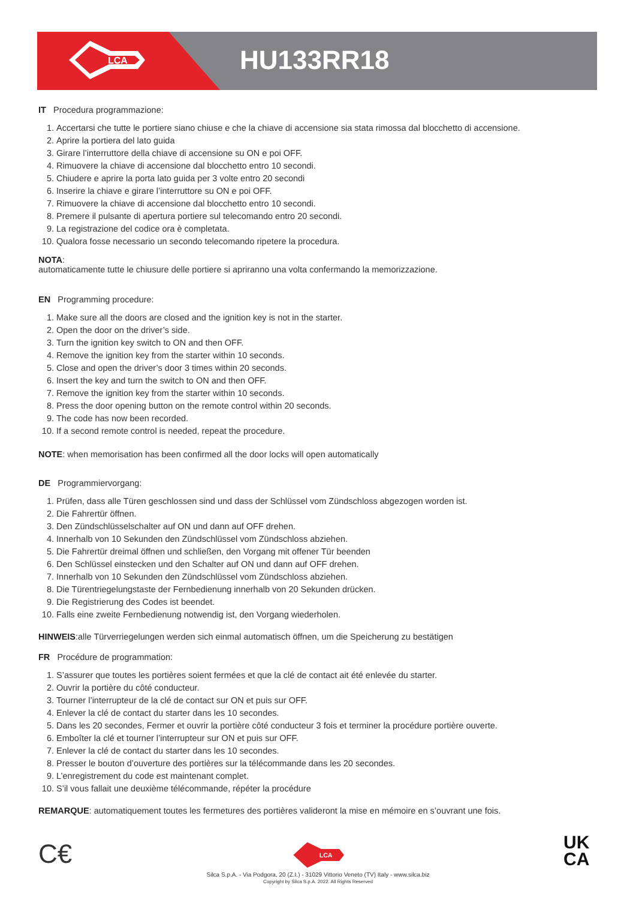LCA
HU133RR18
IT Procedura programmazione:
1. Accertarsi che tutte le portiere siano chiuse e che la chiave di accensione sia stata rimossa dal blocchetto di accensione.
2. Aprire la portiera del lato guida
3. Girare l’interruttore della chiave di accensione su ON e poi OFF.
4. Rimuovere la chiave di accensione dal blocchetto entro 10 secondi.
5. Chiudere e aprire la porta lato guida per 3 volte entro 20 secondi
6. Inserire la chiave e girare l’interruttore su ON e poi OFF.
7. Rimuovere la chiave di accensione dal blocchetto entro 10 secondi.
8. Premere il pulsante di apertura portiere sul telecomando entro 20 secondi.
9. La registrazione del codice ora è completata.
10. Qualora fosse necessario un secondo telecomando ripetere la procedura.
NOTA:
automaticamente tutte le chiusure delle portiere si apriranno una volta confermando la memorizzazione.
EN Programming procedure:
1. Make sure all the doors are closed and the ignition key is not in the starter.
2. Open the door on the driver’s side.
3. Turn the ignition key switch to ON and then OFF.
4. Remove the ignition key from the starter within 10 seconds.
5. Close and open the driver’s door 3 times within 20 seconds.
6. Insert the key and turn the switch to ON and then OFF.
7. Remove the ignition key from the starter within 10 seconds.
8. Press the door opening button on the remote control within 20 seconds.
9. The code has now been recorded.
10. If a second remote control is needed, repeat the procedure.
NOTE: when memorisation has been confirmed all the door locks will open automatically
DE Programmiervorgang:
1. Prüfen, dass alle Türen geschlossen sind und dass der Schlüssel vom Zündschloss abgezogen worden ist.
2. Die Fahrertür öffnen.
3. Den Zündschlüsselschalter auf ON und dann auf OFF drehen.
4. Innerhalb von 10 Sekunden den Zündschlüssel vom Zündschloss abziehen.
5. Die Fahrertür dreimal öffnen und schließen, den Vorgang mit offener Tür beenden
6. Den Schlüssel einstecken und den Schalter auf ON und dann auf OFF drehen.
7. Innerhalb von 10 Sekunden den Zündschlüssel vom Zündschloss abziehen.
8. Die Türentriegelungstaste der Fernbedienung innerhalb von 20 Sekunden drücken.
9. Die Registrierung des Codes ist beendet.
10. Falls eine zweite Fernbedienung notwendig ist, den Vorgang wiederholen.
HINWEIS:alle Türverriegelungen werden sich einmal automatisch öffnen, um die Speicherung zu bestätigen
FR Procédure de programmation:
1. S’assurer que toutes les portières soient fermées et que la clé de contact ait été enlevée du starter.
2. Ouvrir la portière du côté conducteur.
3. Tourner l’interrupteur de la clé de contact sur ON et puis sur OFF.
4. Enlever la clé de contact du starter dans les 10 secondes.
5. Dans les 20 secondes, Fermer et ouvrir la portière côté conducteur 3 fois et terminer la procédure portière ouverte.
6. Emboîter la clé et tourner l’interrupteur sur ON et puis sur OFF.
7. Enlever la clé de contact du starter dans les 10 secondes.
8. Presser le bouton d’ouverture des portières sur la télécommande dans les 20 secondes.
9. L’enregistrement du code est maintenant complet.
10. S’il vous fallait une deuxième télécommande, répéter la procédure
REMARQUE: automatiquement toutes les fermetures des portières valideront la mise en mémoire en s’ouvrant une fois.
C€
LCA
Silca S.p.A. - Via Podgora, 20 (Z.I.) - 31029 Vittorio Veneto (TV) Italy - www.silca.biz
Copyright by Silca S.p.A. 2022. All Rights Reserved
UK
CA